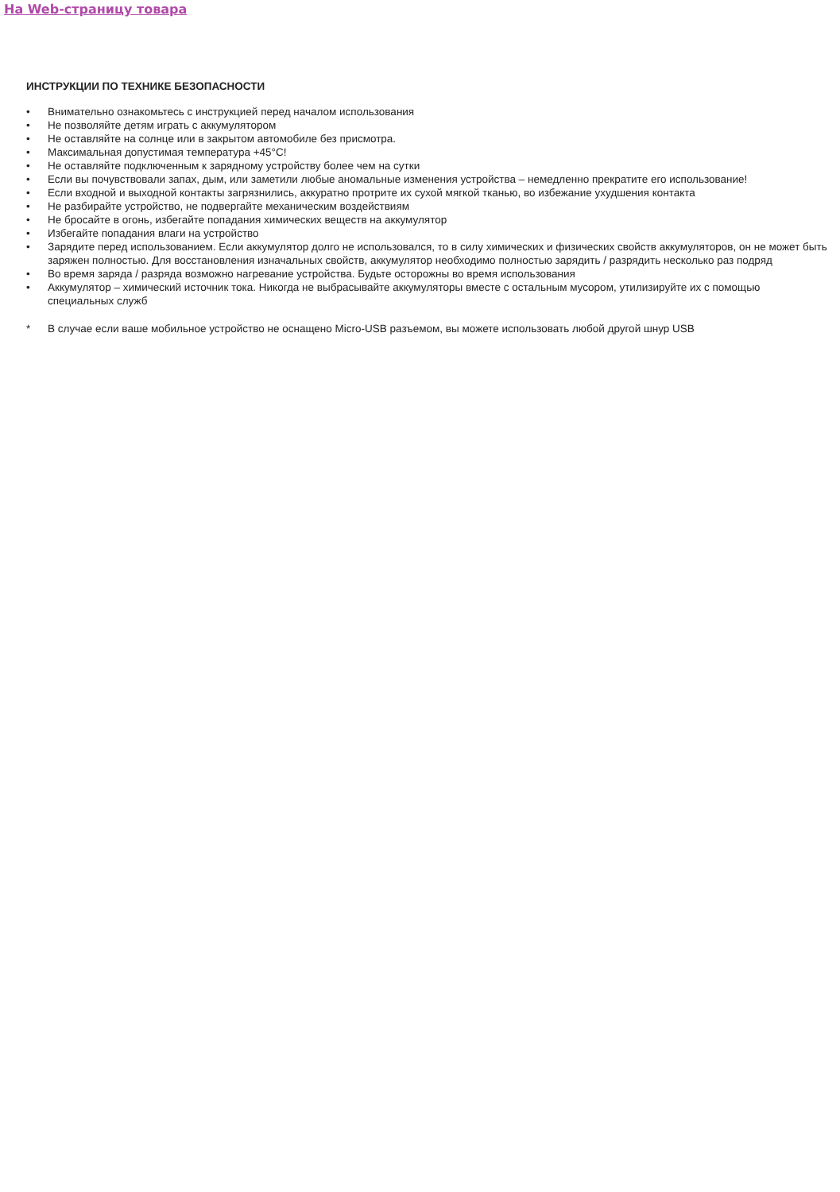На Web-страницу товара
ИНСТРУКЦИИ ПО ТЕХНИКЕ БЕЗОПАСНОСТИ
• Внимательно ознакомьтесь с инструкцией перед началом использования
• Не позволяйте детям играть с аккумулятором
• Не оставляйте на солнце или в закрытом автомобиле без присмотра.
• Максимальная допустимая температура +45°С!
• Не оставляйте подключенным к зарядному устройству более чем на сутки
• Если вы почувствовали запах, дым, или заметили любые аномальные изменения устройства – немедленно прекратите его использование!
• Если входной и выходной контакты загрязнились, аккуратно протрите их сухой мягкой тканью, во избежание ухудшения контакта
• Не разбирайте устройство, не подвергайте механическим воздействиям
• Не бросайте в огонь, избегайте попадания химических веществ на аккумулятор
• Избегайте попадания влаги на устройство
• Зарядите перед использованием. Если аккумулятор долго не использовался, то в силу химических и физических свойств аккумуляторов, он не может быть заряжен полностью. Для восстановления изначальных свойств, аккумулятор необходимо полностью зарядить / разрядить несколько раз подряд
• Во время заряда / разряда возможно нагревание устройства. Будьте осторожны во время использования
• Аккумулятор – химический источник тока. Никогда не выбрасывайте аккумуляторы вместе с остальным мусором, утилизируйте их с помощью специальных служб
* В случае если ваше мобильное устройство не оснащено Micro-USB разъемом, вы можете использовать любой другой шнур USB